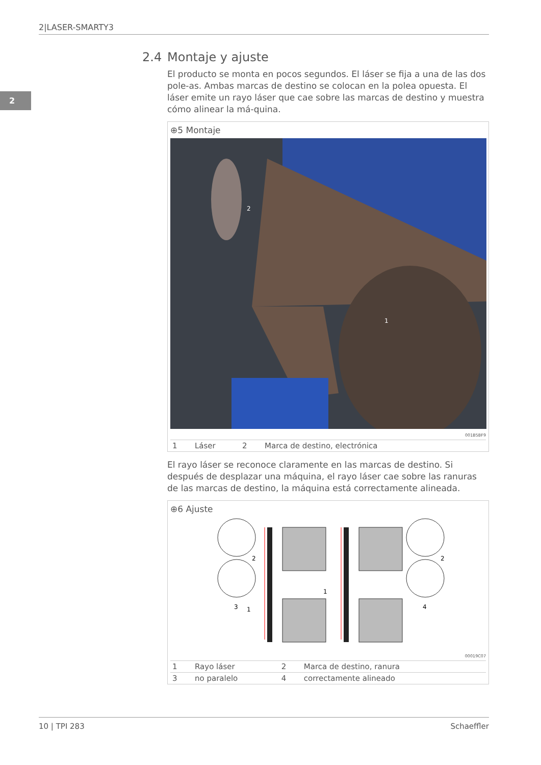2|LASER-SMARTY3
2
2.4 Montaje y ajuste
El producto se monta en pocos segundos. El láser se fija a una de las dos pole-as. Ambas marcas de destino se colocan en la polea opuesta. El láser emite un rayo láser que cae sobre las marcas de destino y muestra cómo alinear la má-quina.
⊕5 Montaje
2
1
001B5BF9
| 1 | Láser | 2 | Marca de destino, electrónica |
El rayo láser se reconoce claramente en las marcas de destino. Si después de desplazar una máquina, el rayo láser cae sobre las ranuras de las marcas de destino, la máquina está correctamente alineada.
⊕6 Ajuste
2
2
3
1
1
4
00019C07
| 1 | Rayo láser | 2 | Marca de destino, ranura |
| 3 | no paralelo | 4 | correctamente alineado |
10 | TPI 283 Schaeffler